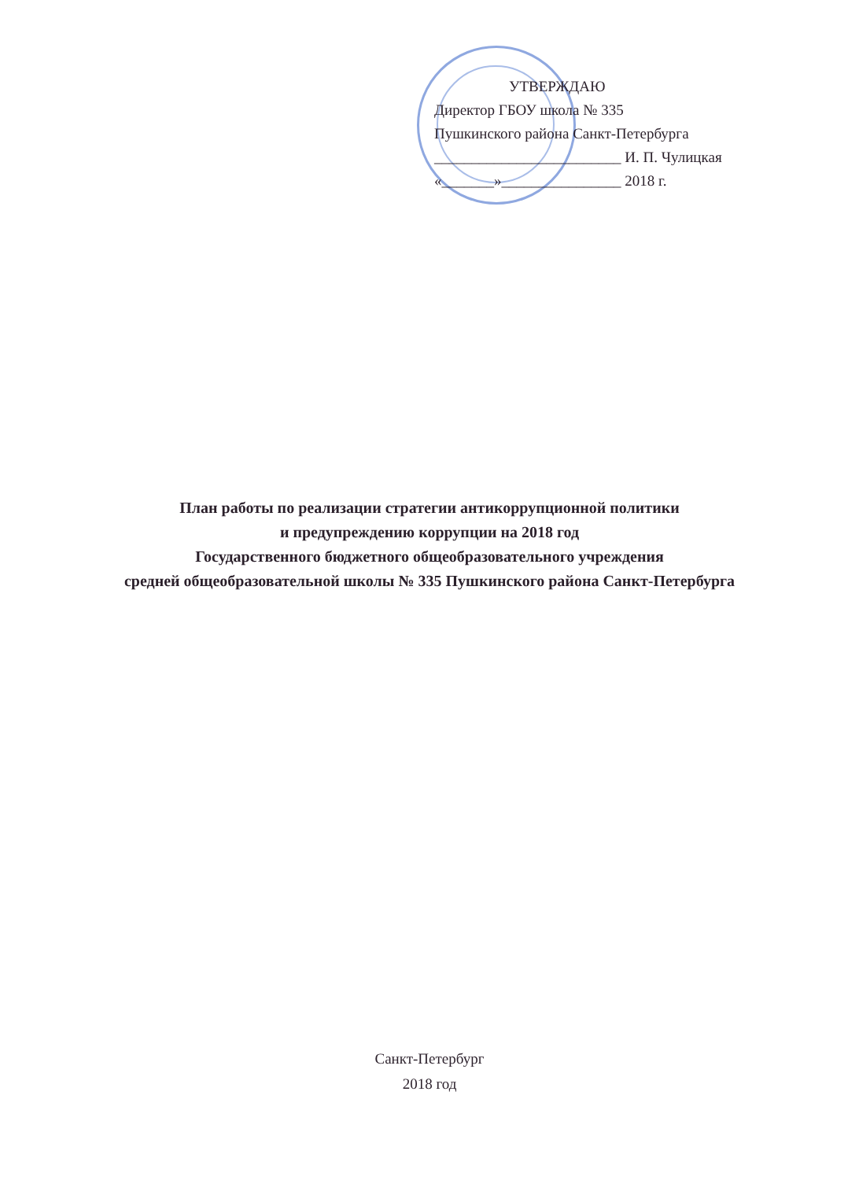УТВЕРЖДАЮ
Директор ГБОУ школа № 335
Пушкинского района Санкт-Петербурга
_________________________ И. П. Чулицкая
«_______»________________ 2018 г.
План работы по реализации стратегии антикоррупционной политики
и предупреждению коррупции на 2018 год
Государственного бюджетного общеобразовательного учреждения
средней общеобразовательной школы № 335 Пушкинского района Санкт-Петербурга
Санкт-Петербург
2018 год